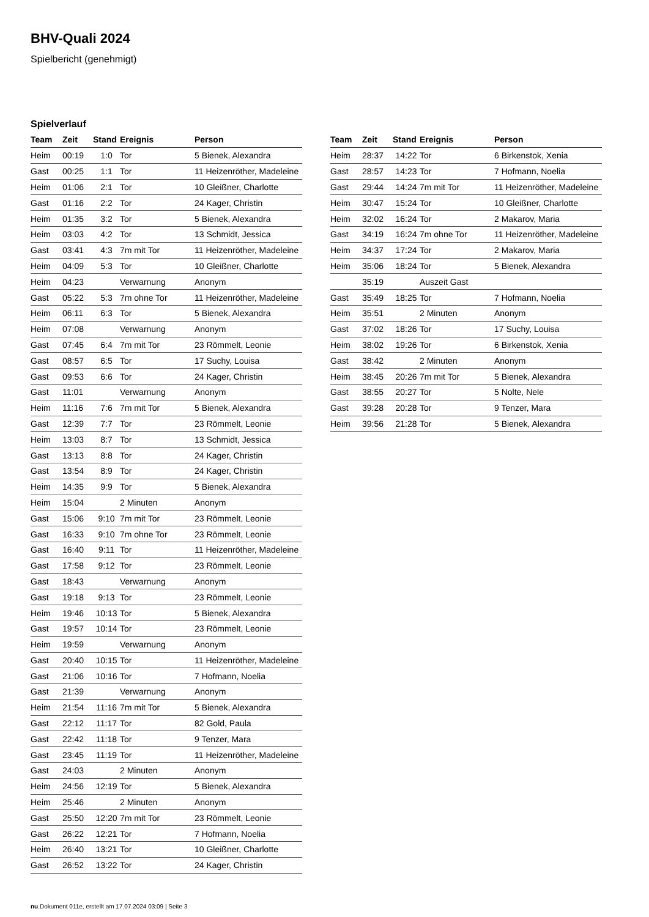BHV-Quali 2024
Spielbericht (genehmigt)
Spielverlauf
| Team | Zeit | Stand | Ereignis | Person |
| --- | --- | --- | --- | --- |
| Heim | 00:19 | 1:0 | Tor | 5 Bienek, Alexandra |
| Gast | 00:25 | 1:1 | Tor | 11 Heizenröther, Madeleine |
| Heim | 01:06 | 2:1 | Tor | 10 Gleißner, Charlotte |
| Gast | 01:16 | 2:2 | Tor | 24 Kager, Christin |
| Heim | 01:35 | 3:2 | Tor | 5 Bienek, Alexandra |
| Heim | 03:03 | 4:2 | Tor | 13 Schmidt, Jessica |
| Gast | 03:41 | 4:3 | 7m mit Tor | 11 Heizenröther, Madeleine |
| Heim | 04:09 | 5:3 | Tor | 10 Gleißner, Charlotte |
| Heim | 04:23 | | Verwarnung | Anonym |
| Gast | 05:22 | 5:3 | 7m ohne Tor | 11 Heizenröther, Madeleine |
| Heim | 06:11 | 6:3 | Tor | 5 Bienek, Alexandra |
| Heim | 07:08 | | Verwarnung | Anonym |
| Gast | 07:45 | 6:4 | 7m mit Tor | 23 Römmelt, Leonie |
| Gast | 08:57 | 6:5 | Tor | 17 Suchy, Louisa |
| Gast | 09:53 | 6:6 | Tor | 24 Kager, Christin |
| Gast | 11:01 | | Verwarnung | Anonym |
| Heim | 11:16 | 7:6 | 7m mit Tor | 5 Bienek, Alexandra |
| Gast | 12:39 | 7:7 | Tor | 23 Römmelt, Leonie |
| Heim | 13:03 | 8:7 | Tor | 13 Schmidt, Jessica |
| Gast | 13:13 | 8:8 | Tor | 24 Kager, Christin |
| Gast | 13:54 | 8:9 | Tor | 24 Kager, Christin |
| Heim | 14:35 | 9:9 | Tor | 5 Bienek, Alexandra |
| Heim | 15:04 | | 2 Minuten | Anonym |
| Gast | 15:06 | 9:10 | 7m mit Tor | 23 Römmelt, Leonie |
| Gast | 16:33 | 9:10 | 7m ohne Tor | 23 Römmelt, Leonie |
| Gast | 16:40 | 9:11 | Tor | 11 Heizenröther, Madeleine |
| Gast | 17:58 | 9:12 | Tor | 23 Römmelt, Leonie |
| Gast | 18:43 | | Verwarnung | Anonym |
| Gast | 19:18 | 9:13 | Tor | 23 Römmelt, Leonie |
| Heim | 19:46 | 10:13 | Tor | 5 Bienek, Alexandra |
| Gast | 19:57 | 10:14 | Tor | 23 Römmelt, Leonie |
| Heim | 19:59 | | Verwarnung | Anonym |
| Gast | 20:40 | 10:15 | Tor | 11 Heizenröther, Madeleine |
| Gast | 21:06 | 10:16 | Tor | 7 Hofmann, Noelia |
| Gast | 21:39 | | Verwarnung | Anonym |
| Heim | 21:54 | 11:16 | 7m mit Tor | 5 Bienek, Alexandra |
| Gast | 22:12 | 11:17 | Tor | 82 Gold, Paula |
| Gast | 22:42 | 11:18 | Tor | 9 Tenzer, Mara |
| Gast | 23:45 | 11:19 | Tor | 11 Heizenröther, Madeleine |
| Gast | 24:03 | | 2 Minuten | Anonym |
| Heim | 24:56 | 12:19 | Tor | 5 Bienek, Alexandra |
| Heim | 25:46 | | 2 Minuten | Anonym |
| Gast | 25:50 | 12:20 | 7m mit Tor | 23 Römmelt, Leonie |
| Gast | 26:22 | 12:21 | Tor | 7 Hofmann, Noelia |
| Heim | 26:40 | 13:21 | Tor | 10 Gleißner, Charlotte |
| Gast | 26:52 | 13:22 | Tor | 24 Kager, Christin |
| Team | Zeit | Stand | Ereignis | Person |
| --- | --- | --- | --- | --- |
| Heim | 28:37 | 14:22 | Tor | 6 Birkenstok, Xenia |
| Gast | 28:57 | 14:23 | Tor | 7 Hofmann, Noelia |
| Gast | 29:44 | 14:24 | 7m mit Tor | 11 Heizenröther, Madeleine |
| Heim | 30:47 | 15:24 | Tor | 10 Gleißner, Charlotte |
| Heim | 32:02 | 16:24 | Tor | 2 Makarov, Maria |
| Gast | 34:19 | 16:24 | 7m ohne Tor | 11 Heizenröther, Madeleine |
| Heim | 34:37 | 17:24 | Tor | 2 Makarov, Maria |
| Heim | 35:06 | 18:24 | Tor | 5 Bienek, Alexandra |
| | 35:19 | | Auszeit Gast | |
| Gast | 35:49 | 18:25 | Tor | 7 Hofmann, Noelia |
| Heim | 35:51 | | 2 Minuten | Anonym |
| Gast | 37:02 | 18:26 | Tor | 17 Suchy, Louisa |
| Heim | 38:02 | 19:26 | Tor | 6 Birkenstok, Xenia |
| Gast | 38:42 | | 2 Minuten | Anonym |
| Heim | 38:45 | 20:26 | 7m mit Tor | 5 Bienek, Alexandra |
| Gast | 38:55 | 20:27 | Tor | 5 Nolte, Nele |
| Gast | 39:28 | 20:28 | Tor | 9 Tenzer, Mara |
| Heim | 39:56 | 21:28 | Tor | 5 Bienek, Alexandra |
nu.Dokument 011e, erstellt am 17.07.2024 03:09 | Seite 3